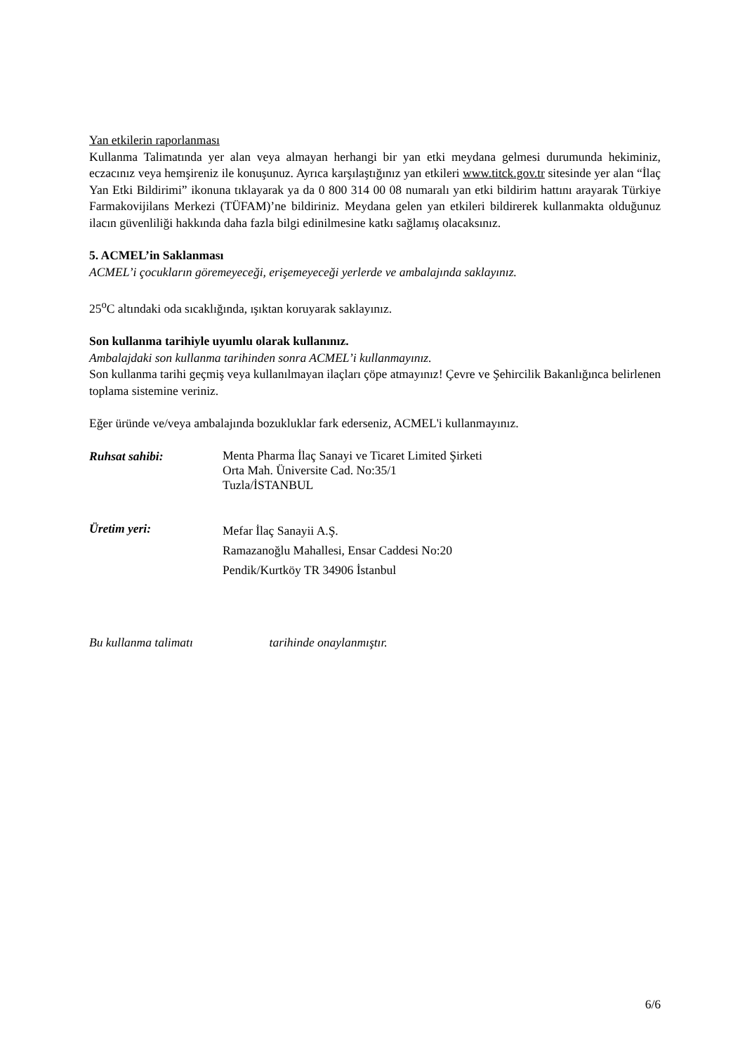Yan etkilerin raporlanması
Kullanma Talimatında yer alan veya almayan herhangi bir yan etki meydana gelmesi durumunda hekiminiz, eczacınız veya hemşireniz ile konuşunuz. Ayrıca karşılaştığınız yan etkileri www.titck.gov.tr sitesinde yer alan “İlaç Yan Etki Bildirimi” ikonuna tıklayarak ya da 0 800 314 00 08 numaralı yan etki bildirim hattını arayarak Türkiye Farmakovijilans Merkezi (TÜFAM)’ne bildiriniz. Meydana gelen yan etkileri bildirerek kullanmakta olduğunuz ilacın güvenliliği hakkında daha fazla bilgi edinilmesine katkı sağlamış olacaksınız.
5. ACMEL’in Saklanması
ACMEL’i çocukların göremeyeceği, erişemeyeceği yerlerde ve ambalajında saklayınız.
25<sup>o</sup>C altındaki oda sıcaklığında, ışıktan koruyarak saklayınız.
Son kullanma tarihiyle uyumlu olarak kullanınız.
Ambalajdaki son kullanma tarihinden sonra ACMEL’i kullanmayınız.
Son kullanma tarihi geçmiş veya kullanılmayan ilaçları çöpe atmayınız! Çevre ve Şehircilik Bakanlığınca belirlenen toplama sistemine veriniz.
Eğer üründe ve/veya ambalajında bozukluklar fark ederseniz, ACMEL'i kullanmayınız.
Ruhsat sahibi:
Menta Pharma İlaç Sanayi ve Ticaret Limited Şirketi
Orta Mah. Üniversite Cad. No:35/1
Tuzla/İSTANBUL
Üretim yeri:
Mefar İlaç Sanayii A.Ş.
Ramazanoğlu Mahallesi, Ensar Caddesi No:20
Pendik/Kurtköy TR 34906 İstanbul
Bu kullanma talimatı tarihinde onaylanmıştır.
6/6